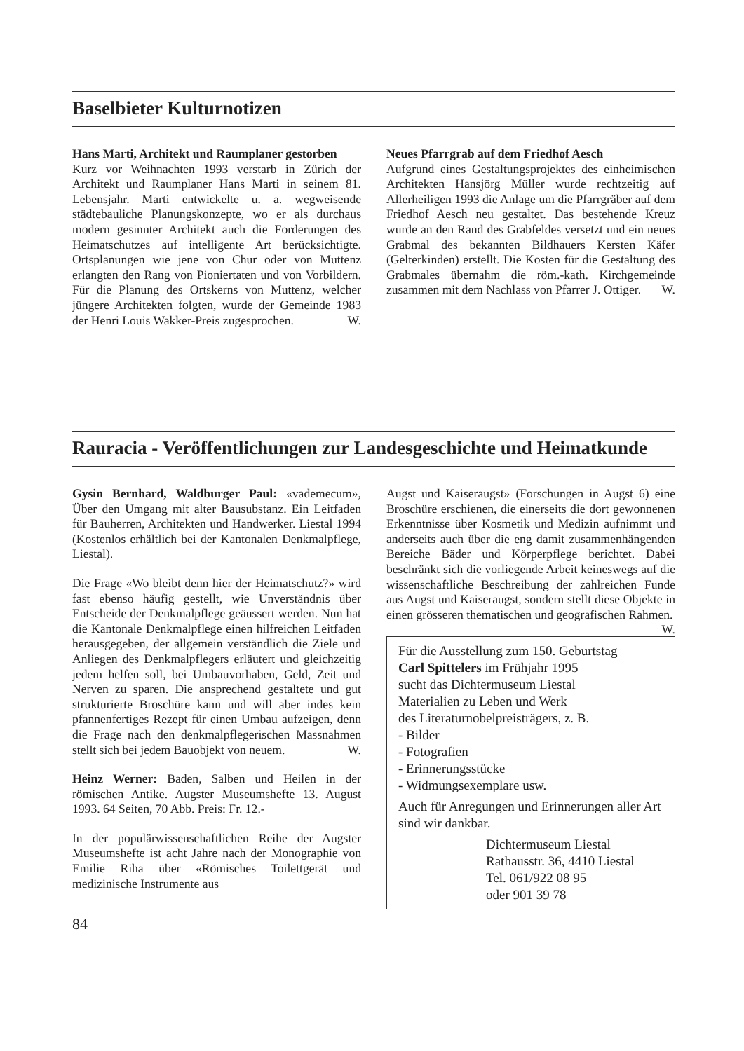Baselbieter Kulturnotizen
Hans Marti, Architekt und Raumplaner gestorben
Kurz vor Weihnachten 1993 verstarb in Zürich der Architekt und Raumplaner Hans Marti in seinem 81. Lebensjahr. Marti entwickelte u. a. wegweisende städtebauliche Planungskonzepte, wo er als durchaus modern gesinnter Architekt auch die Forderungen des Heimatschutzes auf intelligente Art berücksichtigte. Ortsplanungen wie jene von Chur oder von Muttenz erlangten den Rang von Pioniertaten und von Vorbildern. Für die Planung des Ortskerns von Muttenz, welcher jüngere Architekten folgten, wurde der Gemeinde 1983 der Henri Louis Wakker-Preis zugesprochen. W.
Neues Pfarrgrab auf dem Friedhof Aesch
Aufgrund eines Gestaltungsprojektes des einheimischen Architekten Hansjörg Müller wurde rechtzeitig auf Allerheiligen 1993 die Anlage um die Pfarrgräber auf dem Friedhof Aesch neu gestaltet. Das bestehende Kreuz wurde an den Rand des Grabfeldes versetzt und ein neues Grabmal des bekannten Bildhauers Kersten Käfer (Gelterkinden) erstellt. Die Kosten für die Gestaltung des Grabmales übernahm die röm.-kath. Kirchgemeinde zusammen mit dem Nachlass von Pfarrer J. Ottiger. W.
Rauracia - Veröffentlichungen zur Landesgeschichte und Heimatkunde
Gysin Bernhard, Waldburger Paul: «vademecum», Über den Umgang mit alter Bausubstanz. Ein Leitfaden für Bauherren, Architekten und Handwerker. Liestal 1994 (Kostenlos erhältlich bei der Kantonalen Denkmalpflege, Liestal).
Die Frage «Wo bleibt denn hier der Heimatschutz?» wird fast ebenso häufig gestellt, wie Unverständnis über Entscheide der Denkmalpflege geäussert werden. Nun hat die Kantonale Denkmalpflege einen hilfreichen Leitfaden herausgegeben, der allgemein verständlich die Ziele und Anliegen des Denkmalpflegers erläutert und gleichzeitig jedem helfen soll, bei Umbauvorhaben, Geld, Zeit und Nerven zu sparen. Die ansprechend gestaltete und gut strukturierte Broschüre kann und will aber indes kein pfannenfertiges Rezept für einen Umbau aufzeigen, denn die Frage nach den denkmalpflegerischen Massnahmen stellt sich bei jedem Bauobjekt von neuem. W.
Heinz Werner: Baden, Salben und Heilen in der römischen Antike. Augster Museumshefte 13. August 1993. 64 Seiten, 70 Abb. Preis: Fr. 12.-
In der populärwissenschaftlichen Reihe der Augster Museumshefte ist acht Jahre nach der Monographie von Emilie Riha über «Römisches Toilettgerät und medizinische Instrumente aus
Augst und Kaiseraugst» (Forschungen in Augst 6) eine Broschüre erschienen, die einerseits die dort gewonnenen Erkenntnisse über Kosmetik und Medizin aufnimmt und anderseits auch über die eng damit zusammenhängenden Bereiche Bäder und Körperpflege berichtet. Dabei beschränkt sich die vorliegende Arbeit keineswegs auf die wissenschaftliche Beschreibung der zahlreichen Funde aus Augst und Kaiseraugst, sondern stellt diese Objekte in einen grösseren thematischen und geografischen Rahmen. W.
Für die Ausstellung zum 150. Geburtstag
Carl Spittelers im Frühjahr 1995
sucht das Dichtermuseum Liestal
Materialien zu Leben und Werk
des Literaturnobelpreisträgers, z. B.
- Bilder
- Fotografien
- Erinnerungsstücke
- Widmungsexemplare usw.
Auch für Anregungen und Erinnerungen aller Art sind wir dankbar.
Dichtermuseum Liestal
Rathausstr. 36, 4410 Liestal
Tel. 061/922 08 95
oder 901 39 78
84